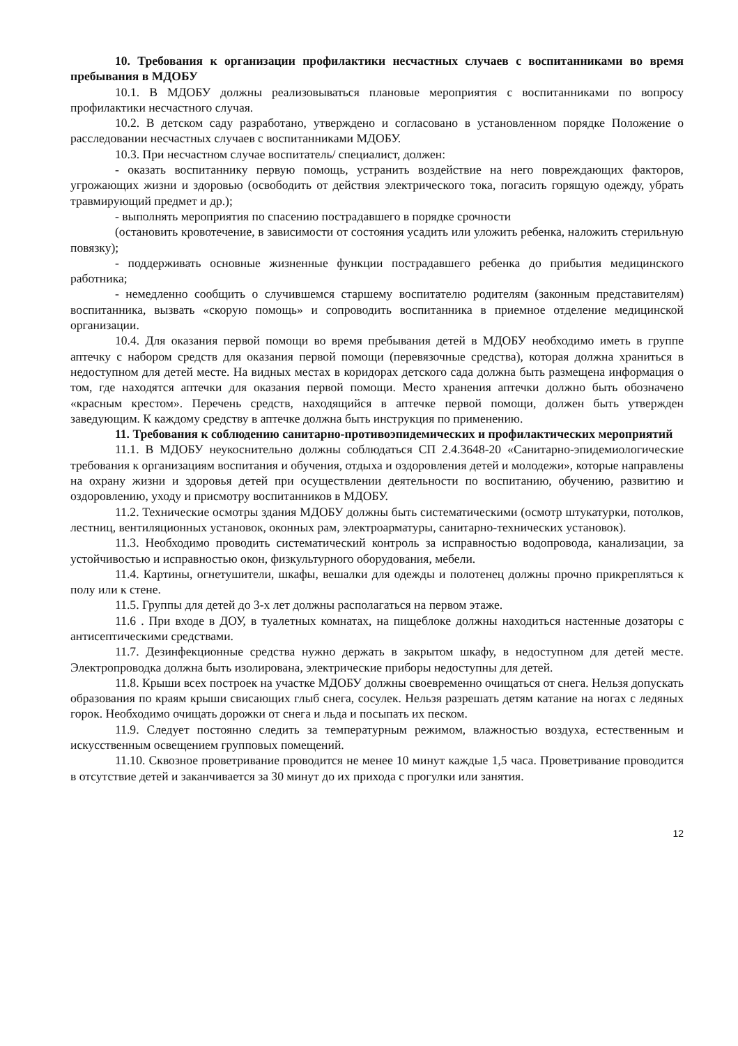10. Требования к организации профилактики несчастных случаев с воспитанниками во время пребывания в МДОБУ
10.1. В МДОБУ должны реализовываться плановые мероприятия с воспитанниками по вопросу профилактики несчастного случая.
10.2. В детском саду разработано, утверждено и согласовано в установленном порядке Положение о расследовании несчастных случаев с воспитанниками МДОБУ.
10.3. При несчастном случае воспитатель/ специалист, должен:
- оказать воспитаннику первую помощь, устранить воздействие на него повреждающих факторов, угрожающих жизни и здоровью (освободить от действия электрического тока, погасить горящую одежду, убрать травмирующий предмет и др.);
- выполнять мероприятия по спасению пострадавшего в порядке срочности
(остановить кровотечение, в зависимости от состояния усадить или уложить ребенка, наложить стерильную повязку);
- поддерживать основные жизненные функции пострадавшего ребенка до прибытия медицинского работника;
- немедленно сообщить о случившемся старшему воспитателю родителям (законным представителям) воспитанника, вызвать «скорую помощь» и сопроводить воспитанника в приемное отделение медицинской организации.
10.4. Для оказания первой помощи во время пребывания детей в МДОБУ необходимо иметь в группе аптечку с набором средств для оказания первой помощи (перевязочные средства), которая должна храниться в недоступном для детей месте. На видных местах в коридорах детского сада должна быть размещена информация о том, где находятся аптечки для оказания первой помощи. Место хранения аптечки должно быть обозначено «красным крестом». Перечень средств, находящийся в аптечке первой помощи, должен быть утвержден заведующим. К каждому средству в аптечке должна быть инструкция по применению.
11. Требования к соблюдению санитарно-противоэпидемических и профилактических мероприятий
11.1. В МДОБУ неукоснительно должны соблюдаться СП 2.4.3648-20 «Санитарно-эпидемиологические требования к организациям воспитания и обучения, отдыха и оздоровления детей и молодежи», которые направлены на охрану жизни и здоровья детей при осуществлении деятельности по воспитанию, обучению, развитию и оздоровлению, уходу и присмотру воспитанников в МДОБУ.
11.2. Технические осмотры здания МДОБУ должны быть систематическими (осмотр штукатурки, потолков, лестниц, вентиляционных установок, оконных рам, электроарматуры, санитарно-технических установок).
11.3. Необходимо проводить систематический контроль за исправностью водопровода, канализации, за устойчивостью и исправностью окон, физкультурного оборудования, мебели.
11.4. Картины, огнетушители, шкафы, вешалки для одежды и полотенец должны прочно прикрепляться к полу или к стене.
11.5. Группы для детей до 3-х лет должны располагаться на первом этаже.
11.6 . При входе в ДОУ, в туалетных комнатах, на пищеблоке должны находиться настенные дозаторы с антисептическими средствами.
11.7. Дезинфекционные средства нужно держать в закрытом шкафу, в недоступном для детей месте. Электропроводка должна быть изолирована, электрические приборы недоступны для детей.
11.8. Крыши всех построек на участке МДОБУ должны своевременно очищаться от снега. Нельзя допускать образования по краям крыши свисающих глыб снега, сосулек. Нельзя разрешать детям катание на ногах с ледяных горок. Необходимо очищать дорожки от снега и льда и посыпать их песком.
11.9. Следует постоянно следить за температурным режимом, влажностью воздуха, естественным и искусственным освещением групповых помещений.
11.10. Сквозное проветривание проводится не менее 10 минут каждые 1,5 часа. Проветривание проводится в отсутствие детей и заканчивается за 30 минут до их прихода с прогулки или занятия.
12